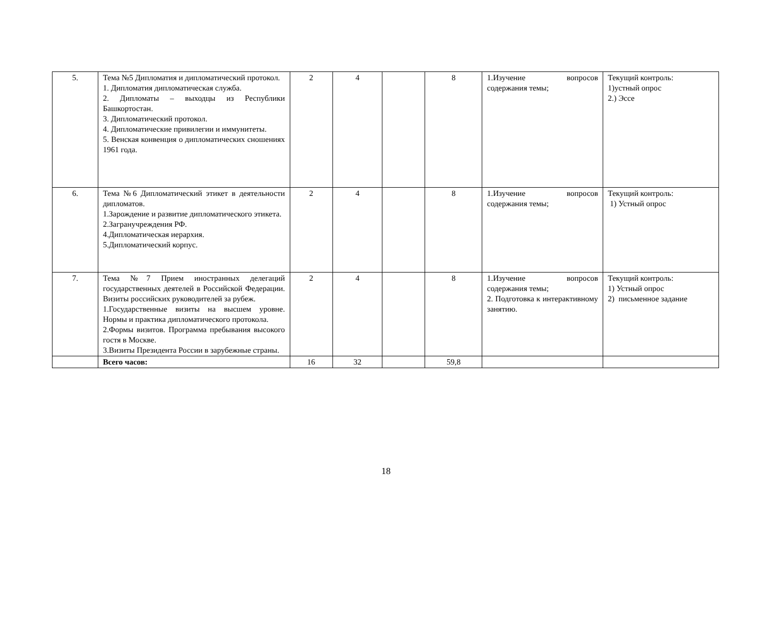| 5. | Тема №5 Дипломатия и дипломатический протокол. 1. Дипломатия дипломатическая служба. 2. Дипломаты – выходцы из Республики Башкортостан. 3. Дипломатический протокол. 4. Дипломатические привилегии и иммунитеты. 5. Венская конвенция о дипломатических сношениях 1961 года. | 2 | 4 | | 8 | 1.Изучение вопросов содержания темы; | Текущий контроль: 1)устный опрос 2.) Эссе |
| 6. | Тема №6 Дипломатический этикет в деятельности дипломатов. 1.Зарождение и развитие дипломатического этикета. 2.Загранучреждения РФ. 4.Дипломатическая иерархия. 5.Дипломатический корпус. | 2 | 4 | | 8 | 1.Изучение вопросов содержания темы; | Текущий контроль: 1) Устный опрос |
| 7. | Тема №7 Прием иностранных делегаций государственных деятелей в Российской Федерации. Визиты российских руководителей за рубеж. 1.Государственные визиты на высшем уровне. Нормы и практика дипломатического протокола. 2.Формы визитов. Программа пребывания высокого гостя в Москве. 3.Визиты Президента России в зарубежные страны. | 2 | 4 | | 8 | 1.Изучение вопросов содержания темы; 2. Подготовка к интерактивному занятию. | Текущий контроль: 1) Устный опрос 2) письменное задание |
| | Всего часов: | 16 | 32 | | 59,8 | | |
18